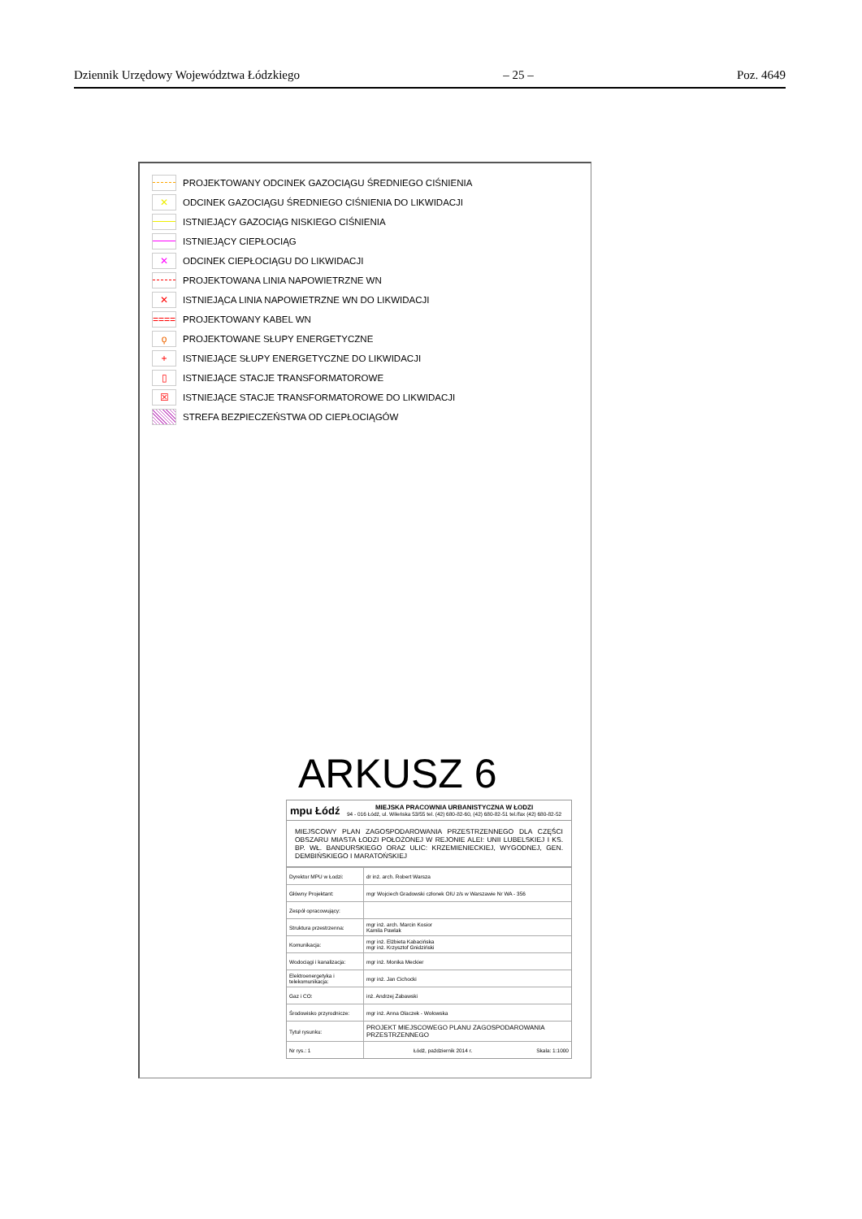Dziennik Urzędowy Województwa Łódzkiego – 25 – Poz. 4649
PROJEKTOWANY ODCINEK GAZOCIĄGU ŚREDNIEGO CIŚNIENIA
✕
ODCINEK GAZOCIĄGU ŚREDNIEGO CIŚNIENIA DO LIKWIDACJI
ISTNIEJĄCY GAZOCIĄG NISKIEGO CIŚNIENIA
ISTNIEJĄCY CIEPŁOCIĄG
✕
ODCINEK CIEPŁOCIĄGU DO LIKWIDACJI
PROJEKTOWANA LINIA NAPOWIETRZNE WN
✕
ISTNIEJĄCA LINIA NAPOWIETRZNE WN DO LIKWIDACJI
====
PROJEKTOWANY KABEL WN
ϙ
PROJEKTOWANE SŁUPY ENERGETYCZNE
+
ISTNIEJĄCE SŁUPY ENERGETYCZNE DO LIKWIDACJI
▯
ISTNIEJĄCE STACJE TRANSFORMATOROWE
☒
ISTNIEJĄCE STACJE TRANSFORMATOROWE DO LIKWIDACJI
STREFA BEZPIECZEŃSTWA OD CIEPŁOCIĄGÓW
ARKUSZ 6
mpu Łódź
MIEJSKA PRACOWNIA URBANISTYCZNA W ŁODZI
94 - 016 Łódź, ul. Wileńska 53/55 tel. (42) 680-82-60, (42) 680-82-51 tel./fax (42) 680-82-52
MIEJSCOWY PLAN ZAGOSPODAROWANIA PRZESTRZENNEGO DLA CZĘŚCI OBSZARU MIASTA ŁODZI POŁOŻONEJ W REJONIE ALEI: UNII LUBELSKIEJ I KS. BP. WŁ. BANDURSKIEGO ORAZ ULIC: KRZEMIENIECKIEJ, WYGODNEJ, GEN. DEMBIŃSKIEGO I MARATOŃSKIEJ
| Dyrektor MPU w Łodzi: | dr inż. arch. Robert Warsza |
| Główny Projektant: | mgr Wojciech Gradowski członek OIU z/s w Warszawie Nr WA - 356 |
| Zespół opracowujący: | |
| Struktura przestrzenna: | mgr inż. arch. Marcin Kosior Kamila Pawlak |
| Komunikacja: | mgr inż. Elżbieta Kabacińska mgr inż. Krzysztof Gnidziński |
| Wodociągi i kanalizacja: | mgr inż. Monika Meckier |
| Elektroenergetyka i telekomunikacja: | mgr inż. Jan Cichocki |
| Gaz i CO: | inż. Andrzej Zabawski |
| Środowisko przyrodnicze: | mgr inż. Anna Olaczek - Wołowska |
| Tytuł rysunku: | PROJEKT MIEJSCOWEGO PLANU ZAGOSPODAROWANIA PRZESTRZENNEGO |
| Nr rys.: 1 | Łódź, październik 2014 r. Skala: 1:1000 |